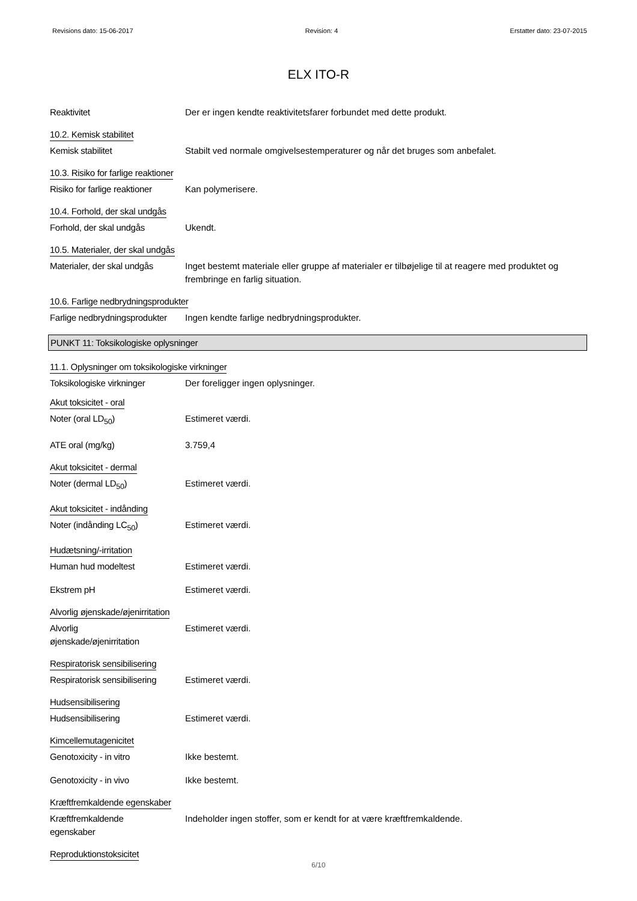Revisions dato: 15-06-2017 Revision: 4 Erstatter dato: 23-07-2015
ELX ITO-R
Reaktivitet Der er ingen kendte reaktivitetsfarer forbundet med dette produkt.
10.2. Kemisk stabilitet
Kemisk stabilitet Stabilt ved normale omgivelsestemperaturer og når det bruges som anbefalet.
10.3. Risiko for farlige reaktioner
Risiko for farlige reaktioner
Kan polymerisere.
10.4. Forhold, der skal undgås
Forhold, der skal undgås Ukendt.
10.5. Materialer, der skal undgås
Materialer, der skal undgås
Inget bestemt materiale eller gruppe af materialer er tilbøjelige til at reagere med produktet og frembringe en farlig situation.
10.6. Farlige nedbrydningsprodukter
Farlige nedbrydningsprodukter
Ingen kendte farlige nedbrydningsprodukter.
PUNKT 11: Toksikologiske oplysninger
11.1. Oplysninger om toksikologiske virkninger
Toksikologiske virkninger Der foreligger ingen oplysninger.
Akut toksicitet - oral
Noter (oral LD<sub>50</sub>) Estimeret værdi.
ATE oral (mg/kg) 3.759,4
Akut toksicitet - dermal
Noter (dermal LD<sub>50</sub>) Estimeret værdi.
Akut toksicitet - indånding
Noter (indånding LC<sub>50</sub>) Estimeret værdi.
Hudætsning/-irritation
Human hud modeltest Estimeret værdi.
Ekstrem pH Estimeret værdi.
Alvorlig øjenskade/øjenirritation
Alvorlig
øjenskade/øjenirritation
Estimeret værdi.
Respiratorisk sensibilisering
Respiratorisk sensibilisering
Estimeret værdi.
Hudsensibilisering
Hudsensibilisering Estimeret værdi.
Kimcellemutagenicitet
Genotoxicity - in vitro Ikke bestemt.
Genotoxicity - in vivo Ikke bestemt.
Kræftfremkaldende egenskaber
Kræftfremkaldende
egenskaber
Indeholder ingen stoffer, som er kendt for at være kræftfremkaldende.
Reproduktionstoksicitet
6/10